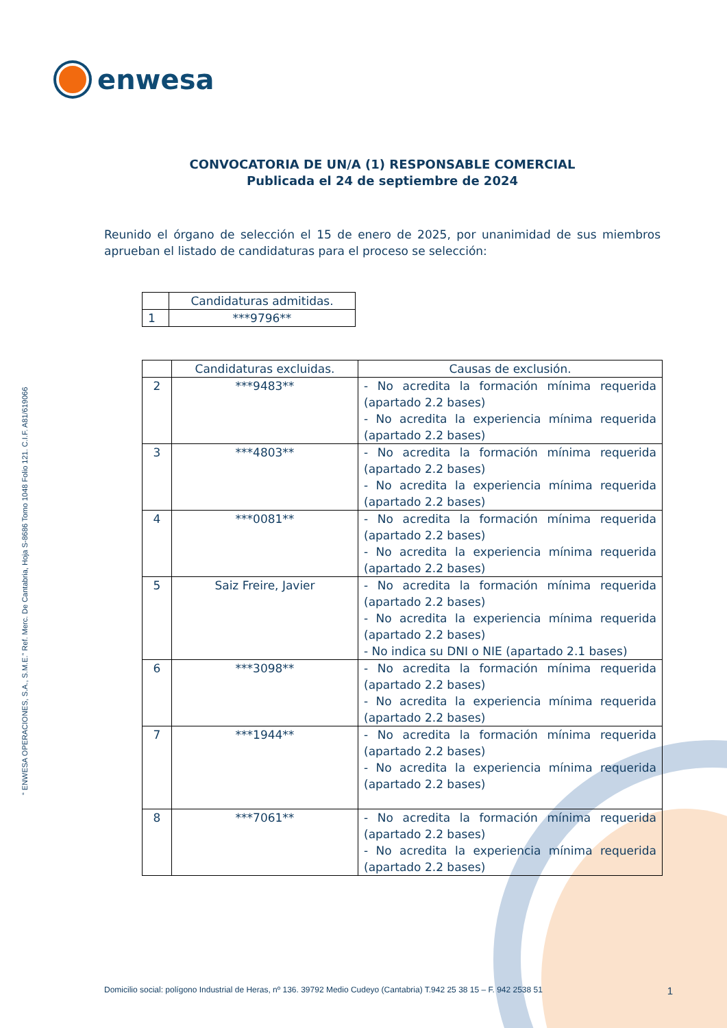enwesa
“ ENWESA OPERACIONES, S.A., S.M.E.” Ref. Merc. De Cantabria, Hoja S-8686 Tomo 1048 Folio 121. C.I.F. A81/619066
CONVOCATORIA DE UN/A (1) RESPONSABLE COMERCIAL
Publicada el 24 de septiembre de 2024
Reunido el órgano de selección el 15 de enero de 2025, por unanimidad de sus miembros aprueban el listado de candidaturas para el proceso se selección:
| | Candidaturas admitidas. |
| --- | --- |
| 1 | ***9796** |
| | Candidaturas excluidas. | Causas de exclusión. |
| --- | --- | --- |
| 2 | ***9483** | - No acredita la formación mínima requerida (apartado 2.2 bases) - No acredita la experiencia mínima requerida (apartado 2.2 bases) |
| 3 | ***4803** | - No acredita la formación mínima requerida (apartado 2.2 bases) - No acredita la experiencia mínima requerida (apartado 2.2 bases) |
| 4 | ***0081** | - No acredita la formación mínima requerida (apartado 2.2 bases) - No acredita la experiencia mínima requerida (apartado 2.2 bases) |
| 5 | Saiz Freire, Javier | - No acredita la formación mínima requerida (apartado 2.2 bases) - No acredita la experiencia mínima requerida (apartado 2.2 bases) - No indica su DNI o NIE (apartado 2.1 bases) |
| 6 | ***3098** | - No acredita la formación mínima requerida (apartado 2.2 bases) - No acredita la experiencia mínima requerida (apartado 2.2 bases) |
| 7 | ***1944** | - No acredita la formación mínima requerida (apartado 2.2 bases) - No acredita la experiencia mínima requerida (apartado 2.2 bases) |
| 8 | ***7061** | - No acredita la formación mínima requerida (apartado 2.2 bases) - No acredita la experiencia mínima requerida (apartado 2.2 bases) |
Domicilio social: polígono Industrial de Heras, nº 136. 39792 Medio Cudeyo (Cantabria) T.942 25 38 15 – F. 942 2538 51 1